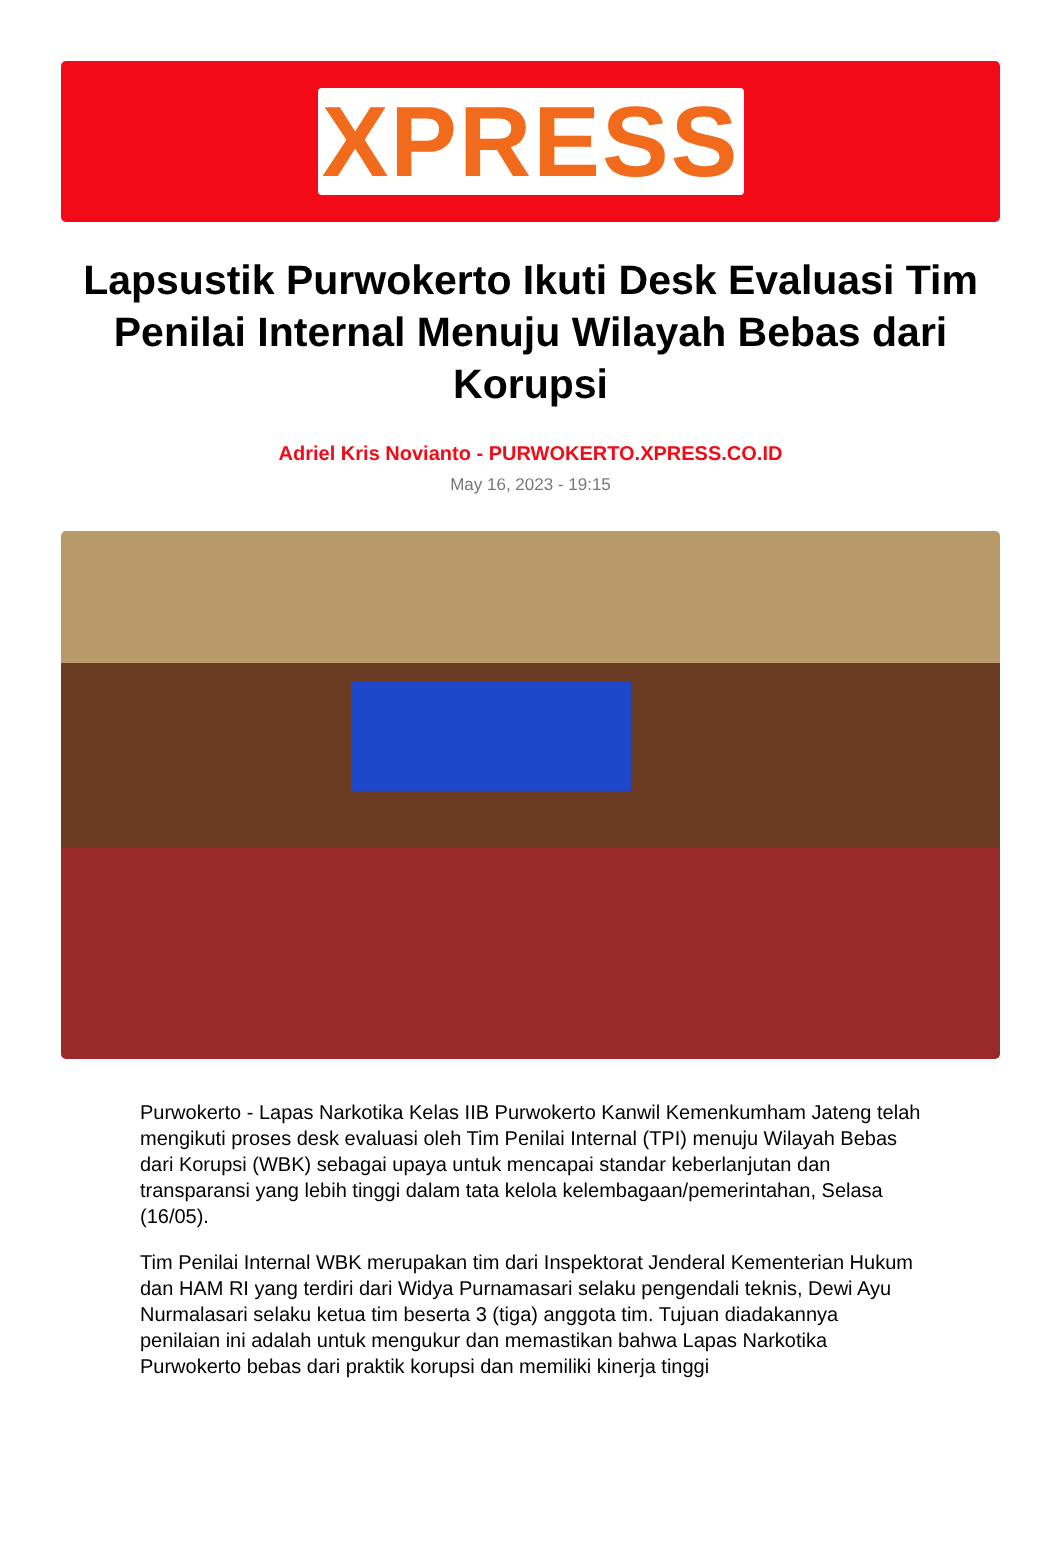XPRESS
Lapsustik Purwokerto Ikuti Desk Evaluasi Tim Penilai Internal Menuju Wilayah Bebas dari Korupsi
Adriel Kris Novianto - PURWOKERTO.XPRESS.CO.ID
May 16, 2023 - 19:15
Purwokerto - Lapas Narkotika Kelas IIB Purwokerto Kanwil Kemenkumham Jateng telah mengikuti proses desk evaluasi oleh Tim Penilai Internal (TPI) menuju Wilayah Bebas dari Korupsi (WBK) sebagai upaya untuk mencapai standar keberlanjutan dan transparansi yang lebih tinggi dalam tata kelola kelembagaan/pemerintahan, Selasa (16/05).
Tim Penilai Internal WBK merupakan tim dari Inspektorat Jenderal Kementerian Hukum dan HAM RI yang terdiri dari Widya Purnamasari selaku pengendali teknis, Dewi Ayu Nurmalasari selaku ketua tim beserta 3 (tiga) anggota tim. Tujuan diadakannya penilaian ini adalah untuk mengukur dan memastikan bahwa Lapas Narkotika Purwokerto bebas dari praktik korupsi dan memiliki kinerja tinggi